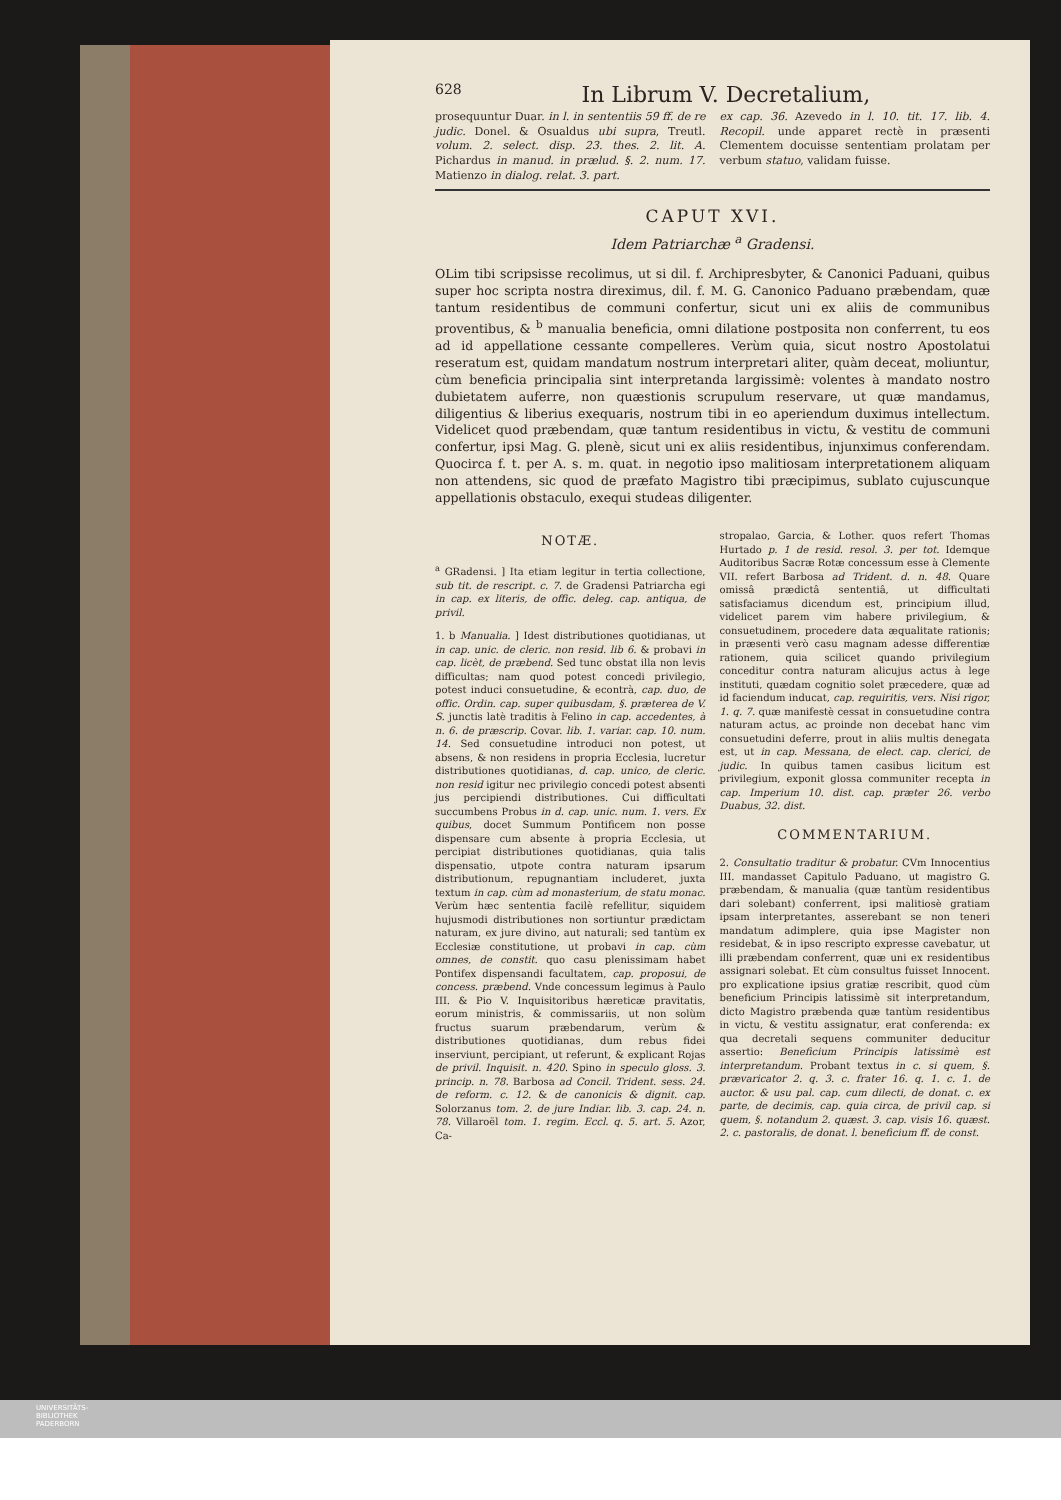628 In Librum V. Decretalium,
prosequuntur Duar. in l. in sententiis 59 ff. de re judic. Donel. & Osualdus ubi supra, Treutl. volum. 2. select. disp. 23. thes. 2. lit. A. Pichardus in manud. in prælud. §. 2. num. 17. Matienzo in dialog. relat. 3. part.
ex cap. 36. Azevedo in l. 10. tit. 17. lib. 4. Recopil. unde apparet rectè in præsenti Clementem docuisse sententiam prolatam per verbum statuo, validam fuisse.
CAPUT XVI.
Idem Patriarchæ <sup>a</sup> Gradensi.
OLim tibi scripsisse recolimus, ut si dil. f. Archipresbyter, & Canonici Paduani, quibus super hoc scripta nostra direximus, dil. f. M. G. Canonico Paduano præbendam, quæ tantum residentibus de communi confertur, sicut uni ex aliis de communibus proventibus, & <sup>b</sup> manualia beneficia, omni dilatione postposita non conferrent, tu eos ad id appellatione cessante compelleres. Verùm quia, sicut nostro Apostolatui reseratum est, quidam mandatum nostrum interpretari aliter, quàm deceat, moliuntur, cùm beneficia principalia sint interpretanda largissimè: volentes à mandato nostro dubietatem auferre, non quæstionis scrupulum reservare, ut quæ mandamus, diligentius & liberius exequaris, nostrum tibi in eo aperiendum duximus intellectum. Videlicet quod præbendam, quæ tantum residentibus in victu, & vestitu de communi confertur, ipsi Mag. G. plenè, sicut uni ex aliis residentibus, injunximus conferendam. Quocirca f. t. per A. s. m. quat. in negotio ipso malitiosam interpretationem aliquam non attendens, sic quod de præfato Magistro tibi præcipimus, sublato cujuscunque appellationis obstaculo, exequi studeas diligenter.
NOTÆ.
<sup>a</sup> GRadensi. ] Ita etiam legitur in tertia collectione, sub tit. de rescript. c. 7. de Gradensi Patriarcha egi in cap. ex literis, de offic. deleg. cap. antiqua, de privil.
1. b Manualia. ] Idest distributiones quotidianas, ut in cap. unic. de cleric. non resid. lib 6. & probavi in cap. licèt, de præbend. Sed tunc obstat illa non levis difficultas; nam quod potest concedi privilegio, potest induci consuetudine, & econtrà, cap. duo, de offic. Ordin. cap. super quibusdam, §. præterea de V. S. junctis latè traditis à Felino in cap. accedentes, à n. 6. de præscrip. Covar. lib. 1. variar. cap. 10. num. 14. Sed consuetudine introduci non potest, ut absens, & non residens in propria Ecclesia, lucretur distributiones quotidianas, d. cap. unico, de cleric. non resid igitur nec privilegio concedi potest absenti jus percipiendi distributiones. Cui difficultati succumbens Probus in d. cap. unic. num. 1. vers. Ex quibus, docet Summum Pontificem non posse dispensare cum absente à propria Ecclesia, ut percipiat distributiones quotidianas, quia talis dispensatio, utpote contra naturam ipsarum distributionum, repugnantiam includeret, juxta textum in cap. cùm ad monasterium, de statu monac. Verùm hæc sententia facilè refellitur, siquidem hujusmodi distributiones non sortiuntur prædictam naturam, ex jure divino, aut naturali; sed tantùm ex Ecclesiæ constitutione, ut probavi in cap. cùm omnes, de constit. quo casu plenissimam habet Pontifex dispensandi facultatem, cap. proposui, de concess. præbend. Vnde concessum legimus à Paulo III. & Pio V. Inquisitoribus hæreticæ pravitatis, eorum ministris, & commissariis, ut non solùm fructus suarum præbendarum, verùm & distributiones quotidianas, dum rebus fidei inserviunt, percipiant, ut referunt, & explicant Rojas de privil. Inquisit. n. 420. Spino in speculo gloss. 3. princip. n. 78. Barbosa ad Concil. Trident. sess. 24. de reform. c. 12. & de canonicis & dignit. cap. Solorzanus tom. 2. de jure Indiar. lib. 3. cap. 24. n. 78. Villaroël tom. 1. regim. Eccl. q. 5. art. 5. Azor, Ca-
stropalao, Garcia, & Lother. quos refert Thomas Hurtado p. 1 de resid. resol. 3. per tot. Idemque Auditoribus Sacræ Rotæ concessum esse à Clemente VII. refert Barbosa ad Trident. d. n. 48. Quare omissâ prædictâ sententiâ, ut difficultati satisfaciamus dicendum est, principium illud, videlicet parem vim habere privilegium, & consuetudinem, procedere data æqualitate rationis; in præsenti verò casu magnam adesse differentiæ rationem, quia scilicet quando privilegium conceditur contra naturam alicujus actus à lege instituti, quædam cognitio solet præcedere, quæ ad id faciendum inducat, cap. requiritis, vers. Nisi rigor, 1. q. 7. quæ manifestè cessat in consuetudine contra naturam actus, ac proinde non decebat hanc vim consuetudini deferre, prout in aliis multis denegata est, ut in cap. Messana, de elect. cap. clerici, de judic. In quibus tamen casibus licitum est privilegium, exponit glossa communiter recepta in cap. Imperium 10. dist. cap. præter 26. verbo Duabus, 32. dist.
COMMENTARIUM.
2. Consultatio traditur & probatur. CVm Innocentius III. mandasset Capitulo Paduano, ut magistro G. præbendam, & manualia (quæ tantùm residentibus dari solebant) conferrent, ipsi malitiosè gratiam ipsam interpretantes, asserebant se non teneri mandatum adimplere, quia ipse Magister non residebat, & in ipso rescripto expresse cavebatur, ut illi præbendam conferrent, quæ uni ex residentibus assignari solebat. Et cùm consultus fuisset Innocent. pro explicatione ipsius gratiæ rescribit, quod cùm beneficium Principis latissimè sit interpretandum, dicto Magistro præbenda quæ tantùm residentibus in victu, & vestitu assignatur, erat conferenda: ex qua decretali sequens communiter deducitur assertio: Beneficium Principis latissimè est interpretandum. Probant textus in c. si quem, §. prævaricator 2. q. 3. c. frater 16. q. 1. c. 1. de auctor. & usu pal. cap. cum dilecti, de donat. c. ex parte, de decimis, cap. quia circa, de privil cap. si quem, §. notandum 2. quæst. 3. cap. visis 16. quæst. 2. c. pastoralis, de donat. l. beneficium ff. de const.
UNIVERSITÄTS-
BIBLIOTHEK
PADERBORN